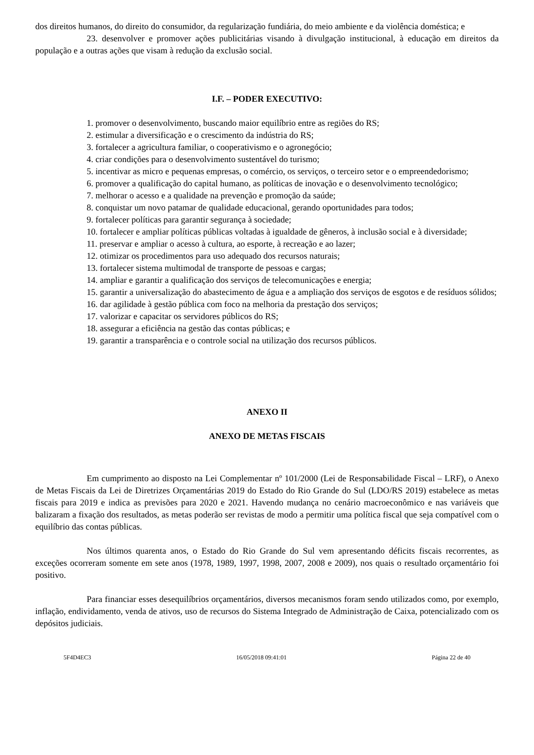dos direitos humanos, do direito do consumidor, da regularização fundiária, do meio ambiente e da violência doméstica; e
23. desenvolver e promover ações publicitárias visando à divulgação institucional, à educação em direitos da população e a outras ações que visam à redução da exclusão social.
I.F. – PODER EXECUTIVO:
1. promover o desenvolvimento, buscando maior equilíbrio entre as regiões do RS;
2. estimular a diversificação e o crescimento da indústria do RS;
3. fortalecer a agricultura familiar, o cooperativismo e o agronegócio;
4. criar condições para o desenvolvimento sustentável do turismo;
5. incentivar as micro e pequenas empresas, o comércio, os serviços, o terceiro setor e o empreendedorismo;
6. promover a qualificação do capital humano, as políticas de inovação e o desenvolvimento tecnológico;
7. melhorar o acesso e a qualidade na prevenção e promoção da saúde;
8. conquistar um novo patamar de qualidade educacional, gerando oportunidades para todos;
9. fortalecer políticas para garantir segurança à sociedade;
10. fortalecer e ampliar políticas públicas voltadas à igualdade de gêneros, à inclusão social e à diversidade;
11. preservar e ampliar o acesso à cultura, ao esporte, à recreação e ao lazer;
12. otimizar os procedimentos para uso adequado dos recursos naturais;
13. fortalecer sistema multimodal de transporte de pessoas e cargas;
14. ampliar e garantir a qualificação dos serviços de telecomunicações e energia;
15. garantir a universalização do abastecimento de água e a ampliação dos serviços de esgotos e de resíduos sólidos;
16. dar agilidade à gestão pública com foco na melhoria da prestação dos serviços;
17. valorizar e capacitar os servidores públicos do RS;
18. assegurar a eficiência na gestão das contas públicas; e
19. garantir a transparência e o controle social na utilização dos recursos públicos.
ANEXO II
ANEXO DE METAS FISCAIS
Em cumprimento ao disposto na Lei Complementar nº 101/2000 (Lei de Responsabilidade Fiscal – LRF), o Anexo de Metas Fiscais da Lei de Diretrizes Orçamentárias 2019 do Estado do Rio Grande do Sul (LDO/RS 2019) estabelece as metas fiscais para 2019 e indica as previsões para 2020 e 2021. Havendo mudança no cenário macroeconômico e nas variáveis que balizaram a fixação dos resultados, as metas poderão ser revistas de modo a permitir uma política fiscal que seja compatível com o equilíbrio das contas públicas.
Nos últimos quarenta anos, o Estado do Rio Grande do Sul vem apresentando déficits fiscais recorrentes, as exceções ocorreram somente em sete anos (1978, 1989, 1997, 1998, 2007, 2008 e 2009), nos quais o resultado orçamentário foi positivo.
Para financiar esses desequilíbrios orçamentários, diversos mecanismos foram sendo utilizados como, por exemplo, inflação, endividamento, venda de ativos, uso de recursos do Sistema Integrado de Administração de Caixa, potencializado com os depósitos judiciais.
5F4D4EC3 16/05/2018 09:41:01 Página 22 de 40